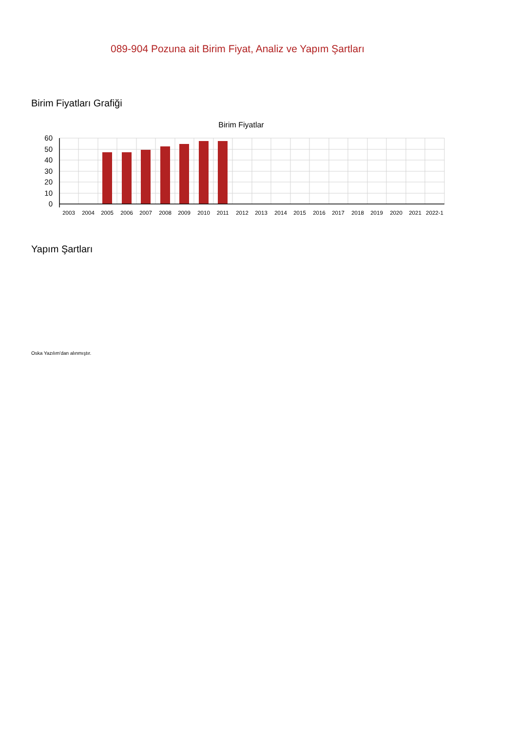089-904 Pozuna ait Birim Fiyat, Analiz ve Yapım Şartları
Birim Fiyatları Grafiği
Birim Fiyatlar
60
50
40
30
20
10
0
2003
2004
2005
2006
2007
2008
2009
2010
2011
2012
2013
2014
2015
2016
2017
2018
2019
2020
2021
2022-1
Yapım Şartları
Oska Yazılım'dan alınmıştır.